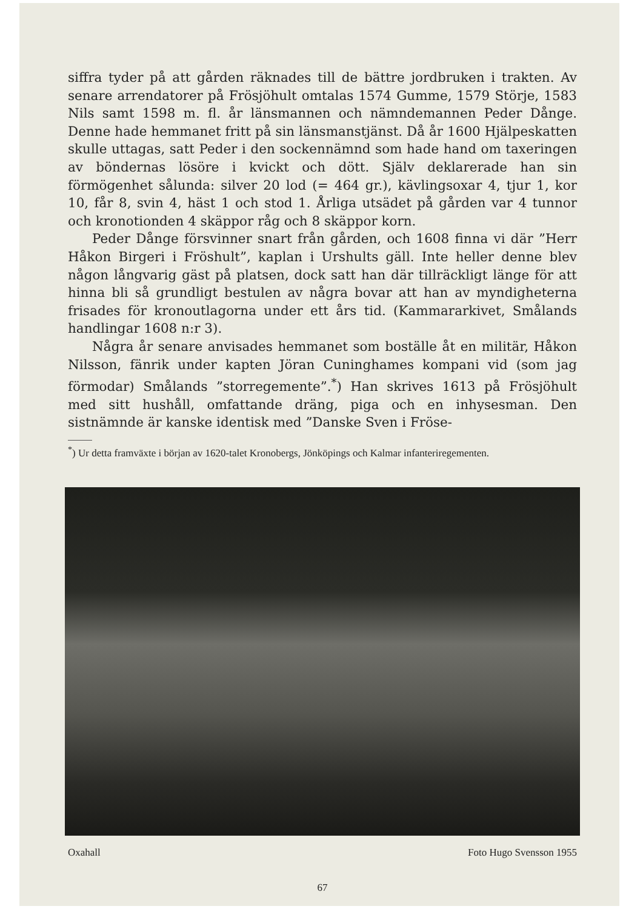siffra tyder på att gården räknades till de bättre jordbruken i trakten. Av senare arrendatorer på Frösjöhult omtalas 1574 Gumme, 1579 Störje, 1583 Nils samt 1598 m. fl. år länsmannen och nämndemannen Peder Dånge. Denne hade hemmanet fritt på sin länsmanstjänst. Då år 1600 Hjälpeskatten skulle uttagas, satt Peder i den sockennämnd som hade hand om taxeringen av böndernas lösöre i kvickt och dött. Själv deklarerade han sin förmögenhet sålunda: silver 20 lod (= 464 gr.), kävlingsoxar 4, tjur 1, kor 10, får 8, svin 4, häst 1 och stod 1. Årliga utsädet på gården var 4 tunnor och kronotionden 4 skäppor råg och 8 skäppor korn.
Peder Dånge försvinner snart från gården, och 1608 finna vi där ”Herr Håkon Birgeri i Fröshult”, kaplan i Urshults gäll. Inte heller denne blev någon långvarig gäst på platsen, dock satt han där tillräckligt länge för att hinna bli så grundligt bestulen av några bovar att han av myndigheterna frisades för kronoutlagorna under ett års tid. (Kammararkivet, Smålands handlingar 1608 n:r 3).
Några år senare anvisades hemmanet som boställe åt en militär, Håkon Nilsson, fänrik under kapten Jöran Cuninghames kompani vid (som jag förmodar) Smålands ”storregemente”.<sup>*</sup>) Han skrives 1613 på Frösjöhult med sitt hushåll, omfattande dräng, piga och en inhysesman. Den sistnämnde är kanske identisk med ”Danske Sven i Fröse-
<sup>*</sup>) Ur detta framväxte i början av 1620-talet Kronobergs, Jönköpings och Kalmar infanteriregementen.
Oxahall Foto Hugo Svensson 1955
67